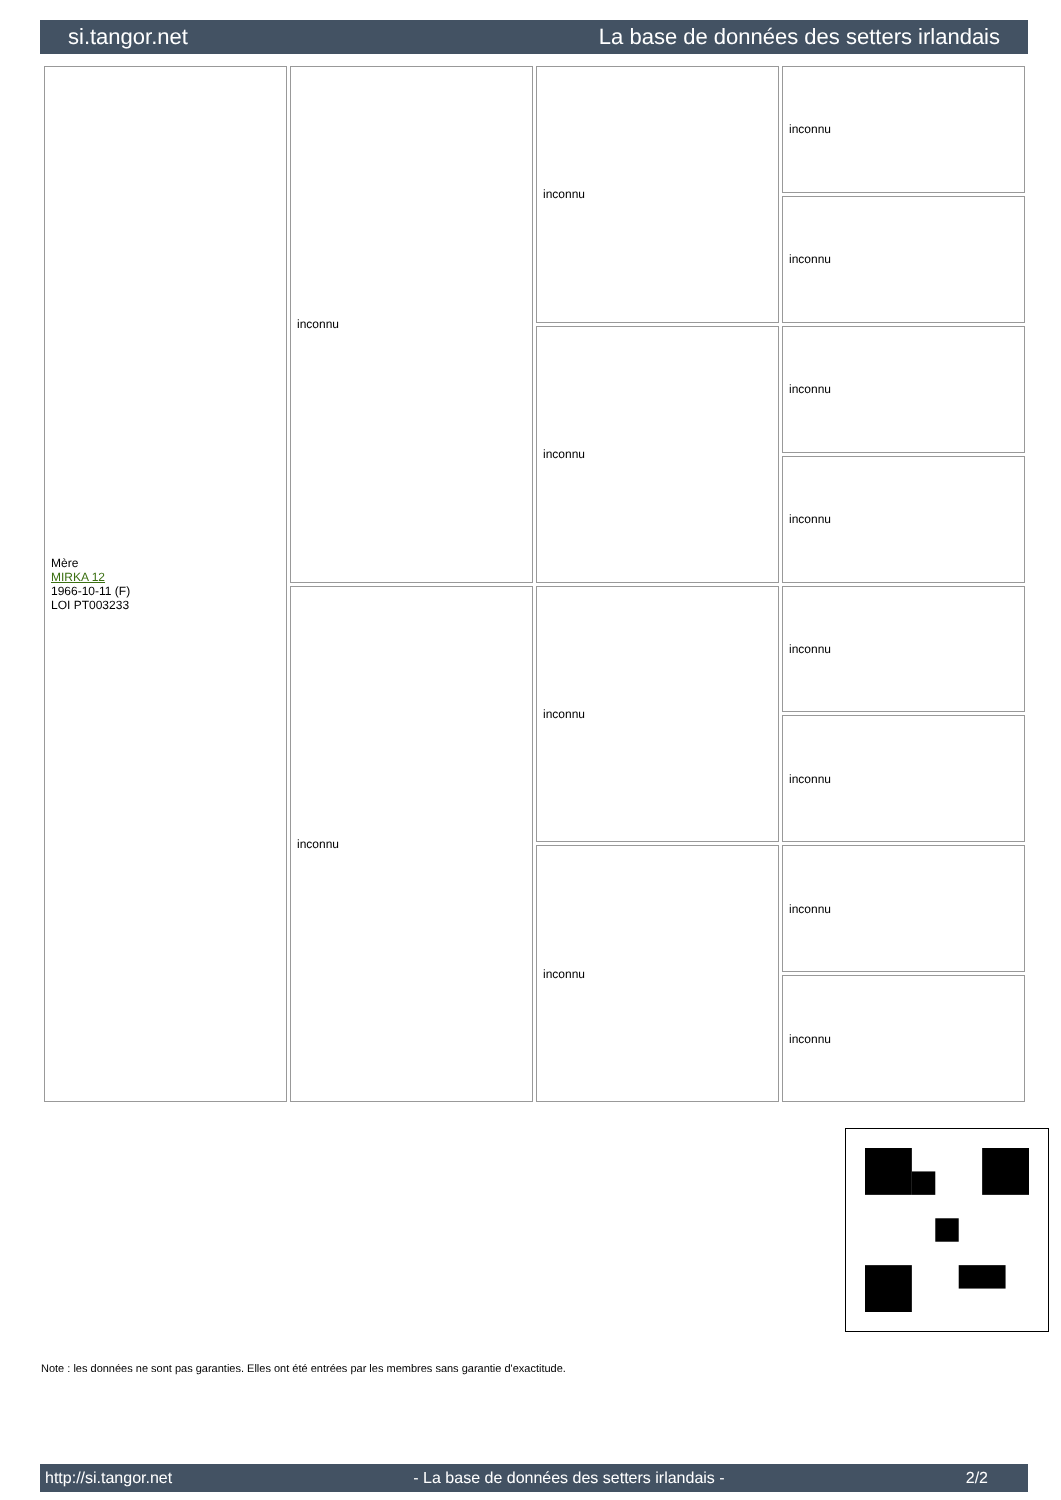si.tangor.net La base de données des setters irlandais
| Mère MIRKA 12 1966-10-11 (F) LOI PT003233 | inconnu | inconnu | inconnu |
| | | | inconnu |
| | | inconnu | inconnu |
| | | | inconnu |
| | inconnu | inconnu | inconnu |
| | | | inconnu |
| | | inconnu | inconnu |
| | | | inconnu |
Note : les données ne sont pas garanties. Elles ont été entrées par les membres sans garantie d'exactitude.
http://si.tangor.net - La base de données des setters irlandais - 2/2